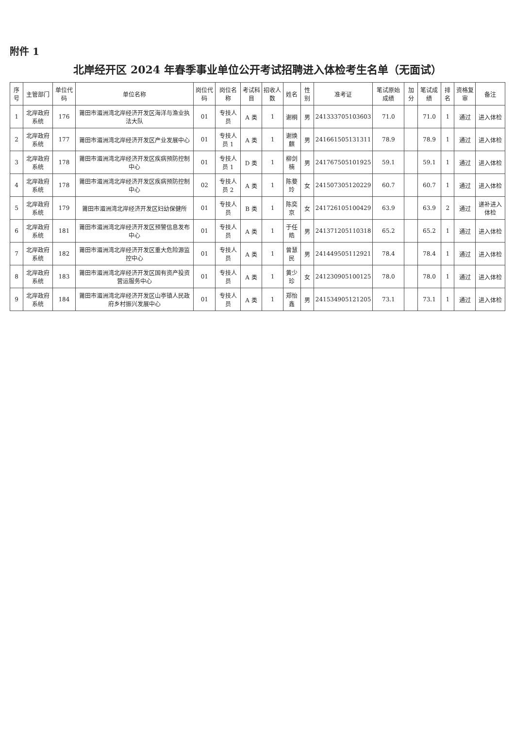附件 1
北岸经开区 2024 年春季事业单位公开考试招聘进入体检考生名单（无面试）
| 序号 | 主管部门 | 单位代码 | 单位名称 | 岗位代码 | 岗位名称 | 考试科目 | 招收人数 | 姓名 | 性别 | 准考证 | 笔试原始成绩 | 加分 | 笔试成绩 | 排名 | 资格复审 | 备注 |
| --- | --- | --- | --- | --- | --- | --- | --- | --- | --- | --- | --- | --- | --- | --- | --- | --- |
| 1 | 北岸政府系统 | 176 | 莆田市湄洲湾北岸经济开发区海洋与渔业执法大队 | 01 | 专技人员 | A 类 | 1 | 谢桐 | 男 | 241333705103603 | 71.0 | | 71.0 | 1 | 通过 | 进入体检 |
| 2 | 北岸政府系统 | 177 | 莆田市湄洲湾北岸经济开发区产业发展中心 | 01 | 专技人员 1 | A 类 | 1 | 谢焕麒 | 男 | 241661505131311 | 78.9 | | 78.9 | 1 | 通过 | 进入体检 |
| 3 | 北岸政府系统 | 178 | 莆田市湄洲湾北岸经济开发区疾病预防控制中心 | 01 | 专技人员 1 | D 类 | 1 | 柳剑楠 | 男 | 241767505101925 | 59.1 | | 59.1 | 1 | 通过 | 进入体检 |
| 4 | 北岸政府系统 | 178 | 莆田市湄洲湾北岸经济开发区疾病预防控制中心 | 02 | 专技人员 2 | A 类 | 1 | 陈婺玲 | 女 | 241507305120229 | 60.7 | | 60.7 | 1 | 通过 | 进入体检 |
| 5 | 北岸政府系统 | 179 | 莆田市湄洲湾北岸经济开发区妇幼保健所 | 01 | 专技人员 | B 类 | 1 | 陈奕京 | 女 | 241726105100429 | 63.9 | | 63.9 | 2 | 通过 | 递补进入体检 |
| 6 | 北岸政府系统 | 181 | 莆田市湄洲湾北岸经济开发区预警信息发布中心 | 01 | 专技人员 | A 类 | 1 | 于任皓 | 男 | 241371205110318 | 65.2 | | 65.2 | 1 | 通过 | 进入体检 |
| 7 | 北岸政府系统 | 182 | 莆田市湄洲湾北岸经济开发区重大危险源监控中心 | 01 | 专技人员 | A 类 | 1 | 曾慧民 | 男 | 241449505112921 | 78.4 | | 78.4 | 1 | 通过 | 进入体检 |
| 8 | 北岸政府系统 | 183 | 莆田市湄洲湾北岸经济开发区国有资产投资营运服务中心 | 01 | 专技人员 | A 类 | 1 | 黄少珍 | 女 | 241230905100125 | 78.0 | | 78.0 | 1 | 通过 | 进入体检 |
| 9 | 北岸政府系统 | 184 | 莆田市湄洲湾北岸经济开发区山亭镇人民政府乡村振兴发展中心 | 01 | 专技人员 | A 类 | 1 | 郑怡鑫 | 男 | 241534905121205 | 73.1 | | 73.1 | 1 | 通过 | 进入体检 |